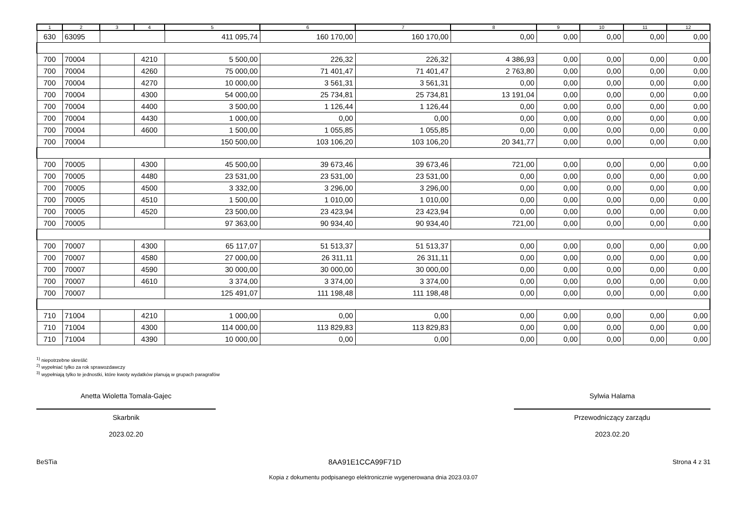| 1 | 2 | 3 | 4 | 5 | 6 | 7 | 8 | 9 | 10 | 11 | 12 |
| --- | --- | --- | --- | --- | --- | --- | --- | --- | --- | --- | --- |
| 630 | 63095 | | | 411 095,74 | 160 170,00 | 160 170,00 | 0,00 | 0,00 | 0,00 | 0,00 | 0,00 |
| 700 | 70004 | | 4210 | 5 500,00 | 226,32 | 226,32 | 4 386,93 | 0,00 | 0,00 | 0,00 | 0,00 |
| 700 | 70004 | | 4260 | 75 000,00 | 71 401,47 | 71 401,47 | 2 763,80 | 0,00 | 0,00 | 0,00 | 0,00 |
| 700 | 70004 | | 4270 | 10 000,00 | 3 561,31 | 3 561,31 | 0,00 | 0,00 | 0,00 | 0,00 | 0,00 |
| 700 | 70004 | | 4300 | 54 000,00 | 25 734,81 | 25 734,81 | 13 191,04 | 0,00 | 0,00 | 0,00 | 0,00 |
| 700 | 70004 | | 4400 | 3 500,00 | 1 126,44 | 1 126,44 | 0,00 | 0,00 | 0,00 | 0,00 | 0,00 |
| 700 | 70004 | | 4430 | 1 000,00 | 0,00 | 0,00 | 0,00 | 0,00 | 0,00 | 0,00 | 0,00 |
| 700 | 70004 | | 4600 | 1 500,00 | 1 055,85 | 1 055,85 | 0,00 | 0,00 | 0,00 | 0,00 | 0,00 |
| 700 | 70004 | | | 150 500,00 | 103 106,20 | 103 106,20 | 20 341,77 | 0,00 | 0,00 | 0,00 | 0,00 |
| 700 | 70005 | | 4300 | 45 500,00 | 39 673,46 | 39 673,46 | 721,00 | 0,00 | 0,00 | 0,00 | 0,00 |
| 700 | 70005 | | 4480 | 23 531,00 | 23 531,00 | 23 531,00 | 0,00 | 0,00 | 0,00 | 0,00 | 0,00 |
| 700 | 70005 | | 4500 | 3 332,00 | 3 296,00 | 3 296,00 | 0,00 | 0,00 | 0,00 | 0,00 | 0,00 |
| 700 | 70005 | | 4510 | 1 500,00 | 1 010,00 | 1 010,00 | 0,00 | 0,00 | 0,00 | 0,00 | 0,00 |
| 700 | 70005 | | 4520 | 23 500,00 | 23 423,94 | 23 423,94 | 0,00 | 0,00 | 0,00 | 0,00 | 0,00 |
| 700 | 70005 | | | 97 363,00 | 90 934,40 | 90 934,40 | 721,00 | 0,00 | 0,00 | 0,00 | 0,00 |
| 700 | 70007 | | 4300 | 65 117,07 | 51 513,37 | 51 513,37 | 0,00 | 0,00 | 0,00 | 0,00 | 0,00 |
| 700 | 70007 | | 4580 | 27 000,00 | 26 311,11 | 26 311,11 | 0,00 | 0,00 | 0,00 | 0,00 | 0,00 |
| 700 | 70007 | | 4590 | 30 000,00 | 30 000,00 | 30 000,00 | 0,00 | 0,00 | 0,00 | 0,00 | 0,00 |
| 700 | 70007 | | 4610 | 3 374,00 | 3 374,00 | 3 374,00 | 0,00 | 0,00 | 0,00 | 0,00 | 0,00 |
| 700 | 70007 | | | 125 491,07 | 111 198,48 | 111 198,48 | 0,00 | 0,00 | 0,00 | 0,00 | 0,00 |
| 710 | 71004 | | 4210 | 1 000,00 | 0,00 | 0,00 | 0,00 | 0,00 | 0,00 | 0,00 | 0,00 |
| 710 | 71004 | | 4300 | 114 000,00 | 113 829,83 | 113 829,83 | 0,00 | 0,00 | 0,00 | 0,00 | 0,00 |
| 710 | 71004 | | 4390 | 10 000,00 | 0,00 | 0,00 | 0,00 | 0,00 | 0,00 | 0,00 | 0,00 |
<sup>1)</sup> niepotrzebne skreślić
<sup>2)</sup> wypełniać tylko za rok sprawozdawczy
<sup>3)</sup> wypełniają tylko te jednostki, które kwoty wydatków planują w grupach paragrafów
Anetta Wioletta Tomala-Gajec
Skarbnik
2023.02.20
Sylwia Halama
Przewodniczący zarządu
2023.02.20
BeSTia 8AA91E1CCA99F71D Strona 4 z 31
Kopia z dokumentu podpisanego elektronicznie wygenerowana dnia 2023.03.07